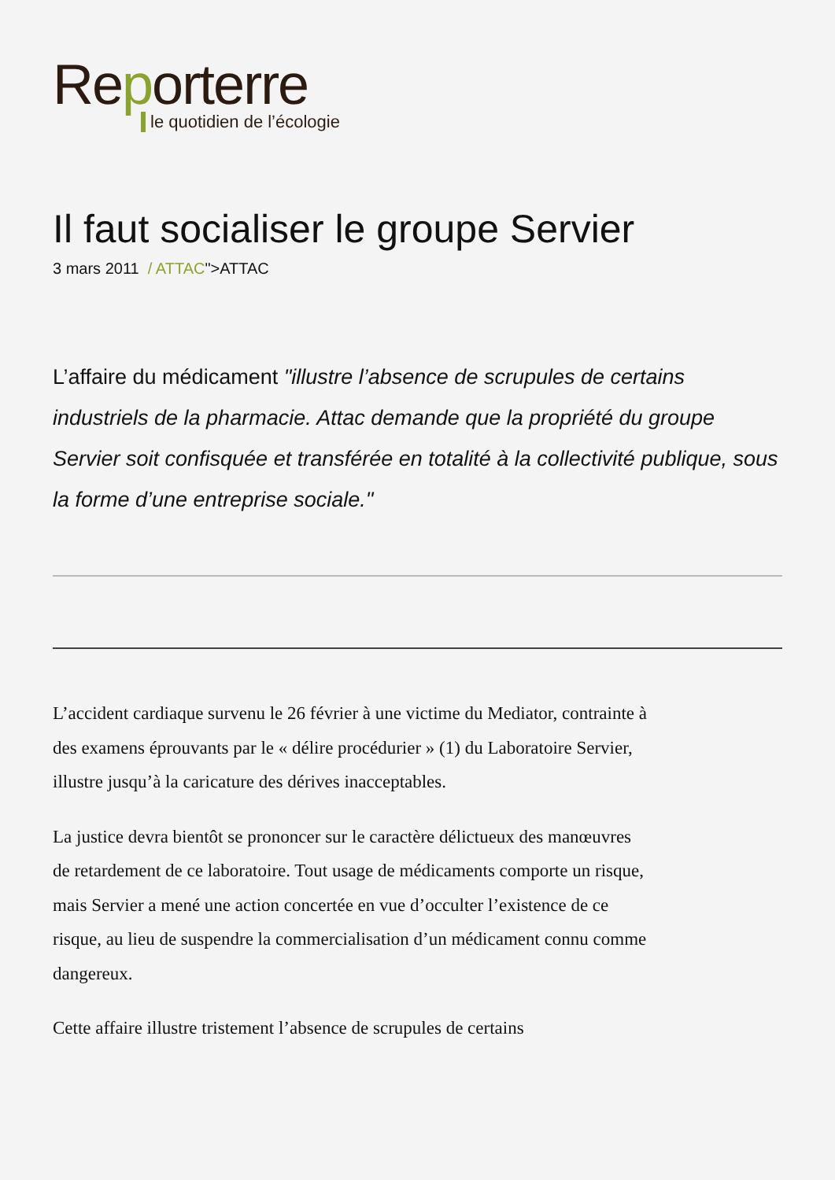Reporterre
le quotidien de l’écologie
Il faut socialiser le groupe Servier
3 mars 2011 / ATTAC">ATTAC
L’affaire du médicament "illustre l’absence de scrupules de certains industriels de la pharmacie. Attac demande que la propriété du groupe Servier soit confisquée et transférée en totalité à la collectivité publique, sous la forme d’une entreprise sociale."
L’accident cardiaque survenu le 26 février à une victime du Mediator, contrainte à des examens éprouvants par le « délire procédurier » (1) du Laboratoire Servier, illustre jusqu’à la caricature des dérives inacceptables.
La justice devra bientôt se prononcer sur le caractère délictueux des manœuvres de retardement de ce laboratoire. Tout usage de médicaments comporte un risque, mais Servier a mené une action concertée en vue d’occulter l’existence de ce risque, au lieu de suspendre la commercialisation d’un médicament connu comme dangereux.
Cette affaire illustre tristement l’absence de scrupules de certains